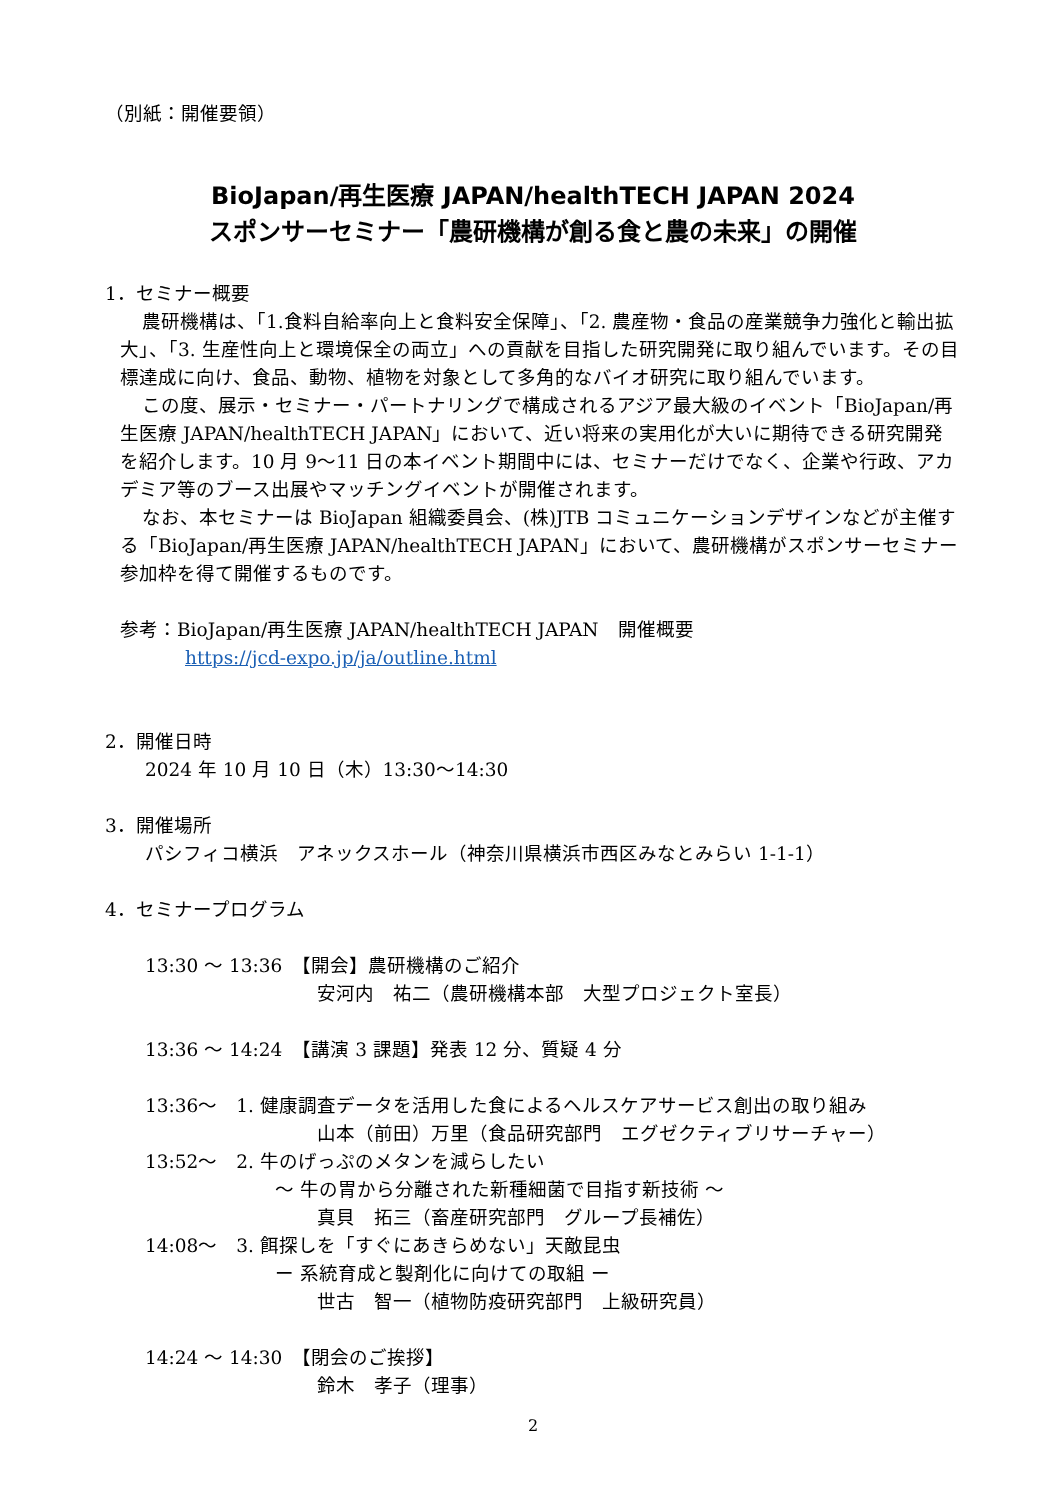（別紙：開催要領）
BioJapan/再生医療 JAPAN/healthTECH JAPAN 2024
スポンサーセミナー「農研機構が創る食と農の未来」の開催
1．セミナー概要
農研機構は、「1.食料自給率向上と食料安全保障」、「2. 農産物・食品の産業競争力強化と輸出拡大」、「3. 生産性向上と環境保全の両立」への貢献を目指した研究開発に取り組んでいます。その目標達成に向け、食品、動物、植物を対象として多角的なバイオ研究に取り組んでいます。
この度、展示・セミナー・パートナリングで構成されるアジア最大級のイベント「BioJapan/再生医療 JAPAN/healthTECH JAPAN」において、近い将来の実用化が大いに期待できる研究開発を紹介します。10 月 9～11 日の本イベント期間中には、セミナーだけでなく、企業や行政、アカデミア等のブース出展やマッチングイベントが開催されます。
なお、本セミナーは BioJapan 組織委員会、(株)JTB コミュニケーションデザインなどが主催する「BioJapan/再生医療 JAPAN/healthTECH JAPAN」において、農研機構がスポンサーセミナー参加枠を得て開催するものです。
参考：BioJapan/再生医療 JAPAN/healthTECH JAPAN　開催概要
https://jcd-expo.jp/ja/outline.html
2．開催日時
2024 年 10 月 10 日（木）13:30～14:30
3．開催場所
パシフィコ横浜　アネックスホール（神奈川県横浜市西区みなとみらい 1-1-1）
4．セミナープログラム
13:30 ～ 13:36　【開会】農研機構のご紹介
安河内　祐二（農研機構本部　大型プロジェクト室長）
13:36 ～ 14:24　【講演 3 課題】発表 12 分、質疑 4 分
13:36～　1. 健康調査データを活用した食によるヘルスケアサービス創出の取り組み
山本（前田）万里（食品研究部門　エグゼクティブリサーチャー）
13:52～　2. 牛のげっぷのメタンを減らしたい
～ 牛の胃から分離された新種細菌で目指す新技術 ～
真貝　拓三（畜産研究部門　グループ長補佐）
14:08～　3. 餌探しを「すぐにあきらめない」天敵昆虫
ー 系統育成と製剤化に向けての取組 ー
世古　智一（植物防疫研究部門　上級研究員）
14:24 ～ 14:30　【閉会のご挨拶】
鈴木　孝子（理事）
2